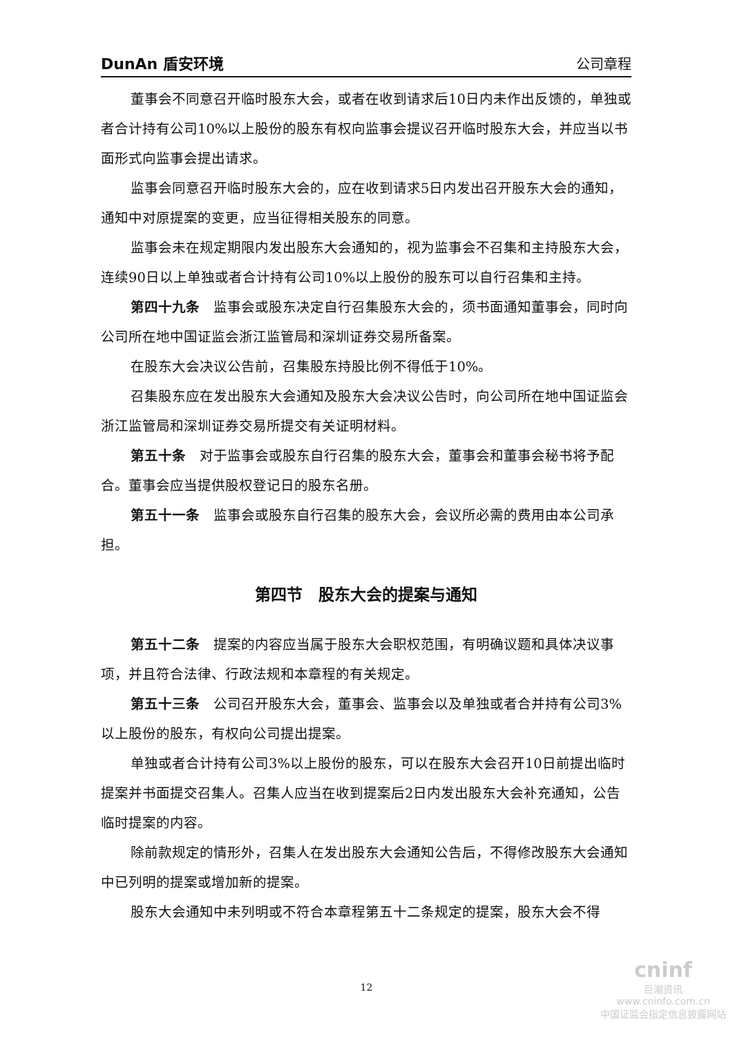DunAn 盾安环境 公司章程
董事会不同意召开临时股东大会，或者在收到请求后10日内未作出反馈的，单独或者合计持有公司10%以上股份的股东有权向监事会提议召开临时股东大会，并应当以书面形式向监事会提出请求。
监事会同意召开临时股东大会的，应在收到请求5日内发出召开股东大会的通知，通知中对原提案的变更，应当征得相关股东的同意。
监事会未在规定期限内发出股东大会通知的，视为监事会不召集和主持股东大会，连续90日以上单独或者合计持有公司10%以上股份的股东可以自行召集和主持。
第四十九条　监事会或股东决定自行召集股东大会的，须书面通知董事会，同时向公司所在地中国证监会浙江监管局和深圳证券交易所备案。
在股东大会决议公告前，召集股东持股比例不得低于10%。
召集股东应在发出股东大会通知及股东大会决议公告时，向公司所在地中国证监会浙江监管局和深圳证券交易所提交有关证明材料。
第五十条　对于监事会或股东自行召集的股东大会，董事会和董事会秘书将予配合。董事会应当提供股权登记日的股东名册。
第五十一条　监事会或股东自行召集的股东大会，会议所必需的费用由本公司承担。
第四节　股东大会的提案与通知
第五十二条　提案的内容应当属于股东大会职权范围，有明确议题和具体决议事项，并且符合法律、行政法规和本章程的有关规定。
第五十三条　公司召开股东大会，董事会、监事会以及单独或者合并持有公司3%以上股份的股东，有权向公司提出提案。
单独或者合计持有公司3%以上股份的股东，可以在股东大会召开10日前提出临时提案并书面提交召集人。召集人应当在收到提案后2日内发出股东大会补充通知，公告临时提案的内容。
除前款规定的情形外，召集人在发出股东大会通知公告后，不得修改股东大会通知中已列明的提案或增加新的提案。
股东大会通知中未列明或不符合本章程第五十二条规定的提案，股东大会不得
12
cninf
巨潮资讯
www.cninfo.com.cn
中国证监会指定信息披露网站